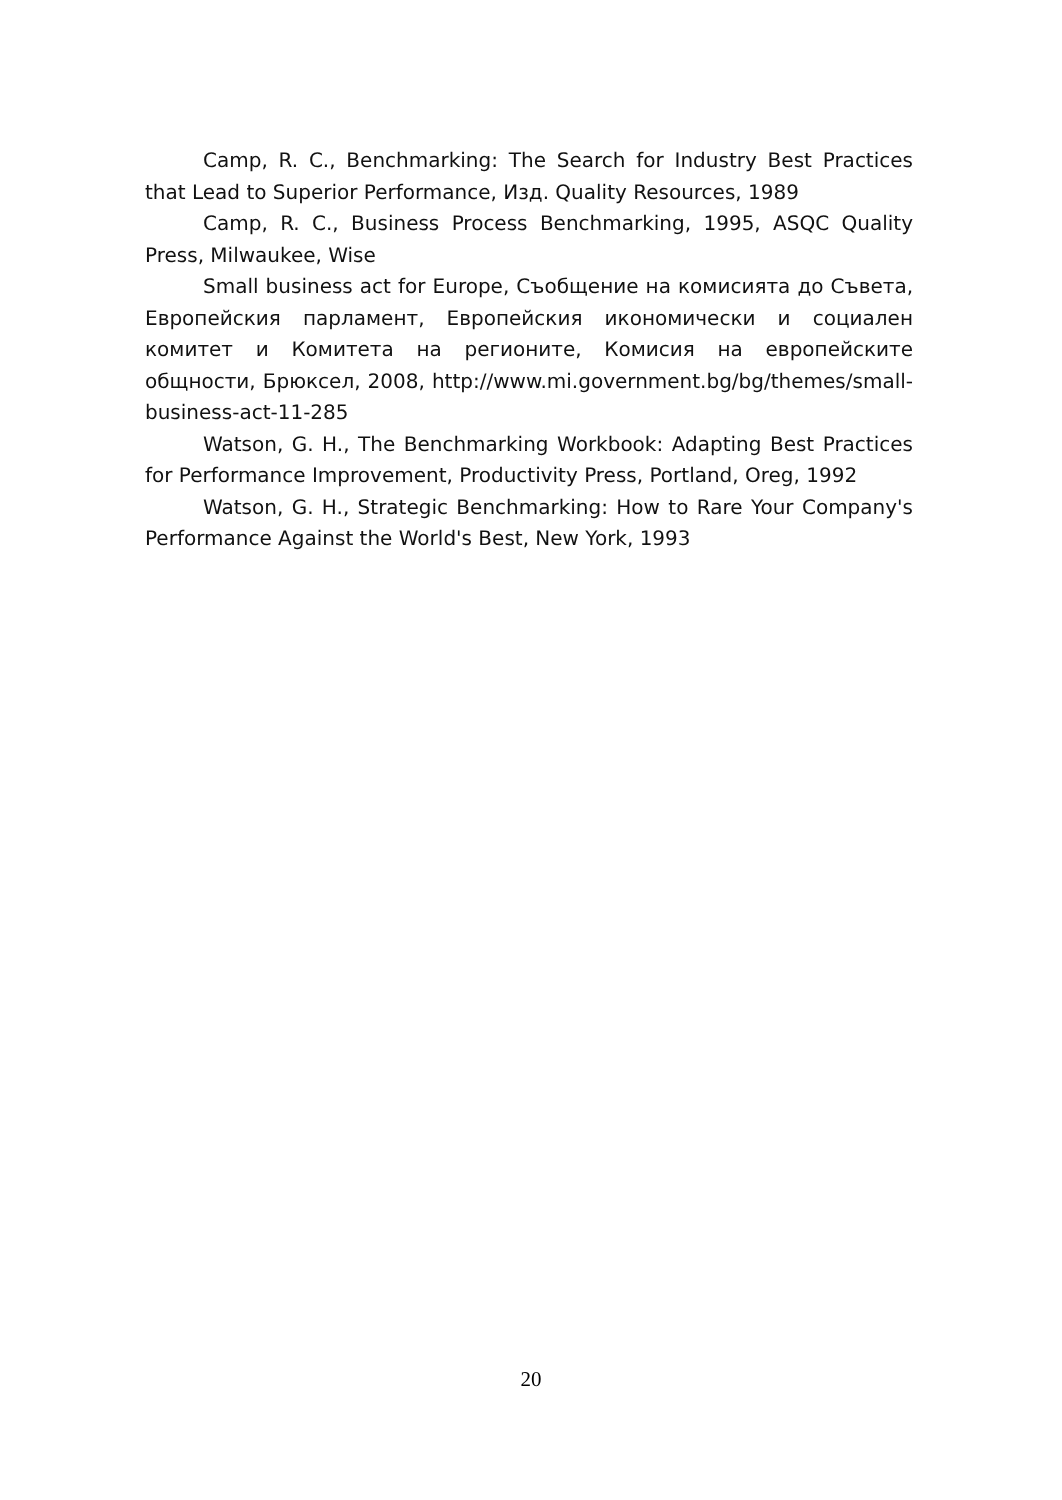Camp, R. C., Benchmarking: The Search for Industry Best Practices that Lead to Superior Performance, Изд. Quality Resources, 1989
Camp, R. C., Business Process Benchmarking, 1995, ASQC Quality Press, Milwaukee, Wise
Small business act for Europe, Съобщение на комисията до Съвета, Европейския парламент, Европейския икономически и социален комитет и Комитета на регионите, Комисия на европейските общности, Брюксел, 2008, http://www.mi.government.bg/bg/themes/small-business-act-11-285
Watson, G. H., The Benchmarking Workbook: Adapting Best Practices for Performance Improvement, Productivity Press, Portland, Oreg, 1992
Watson, G. H., Strategic Benchmarking: How to Rare Your Company's Performance Against the World's Best, New York, 1993
20